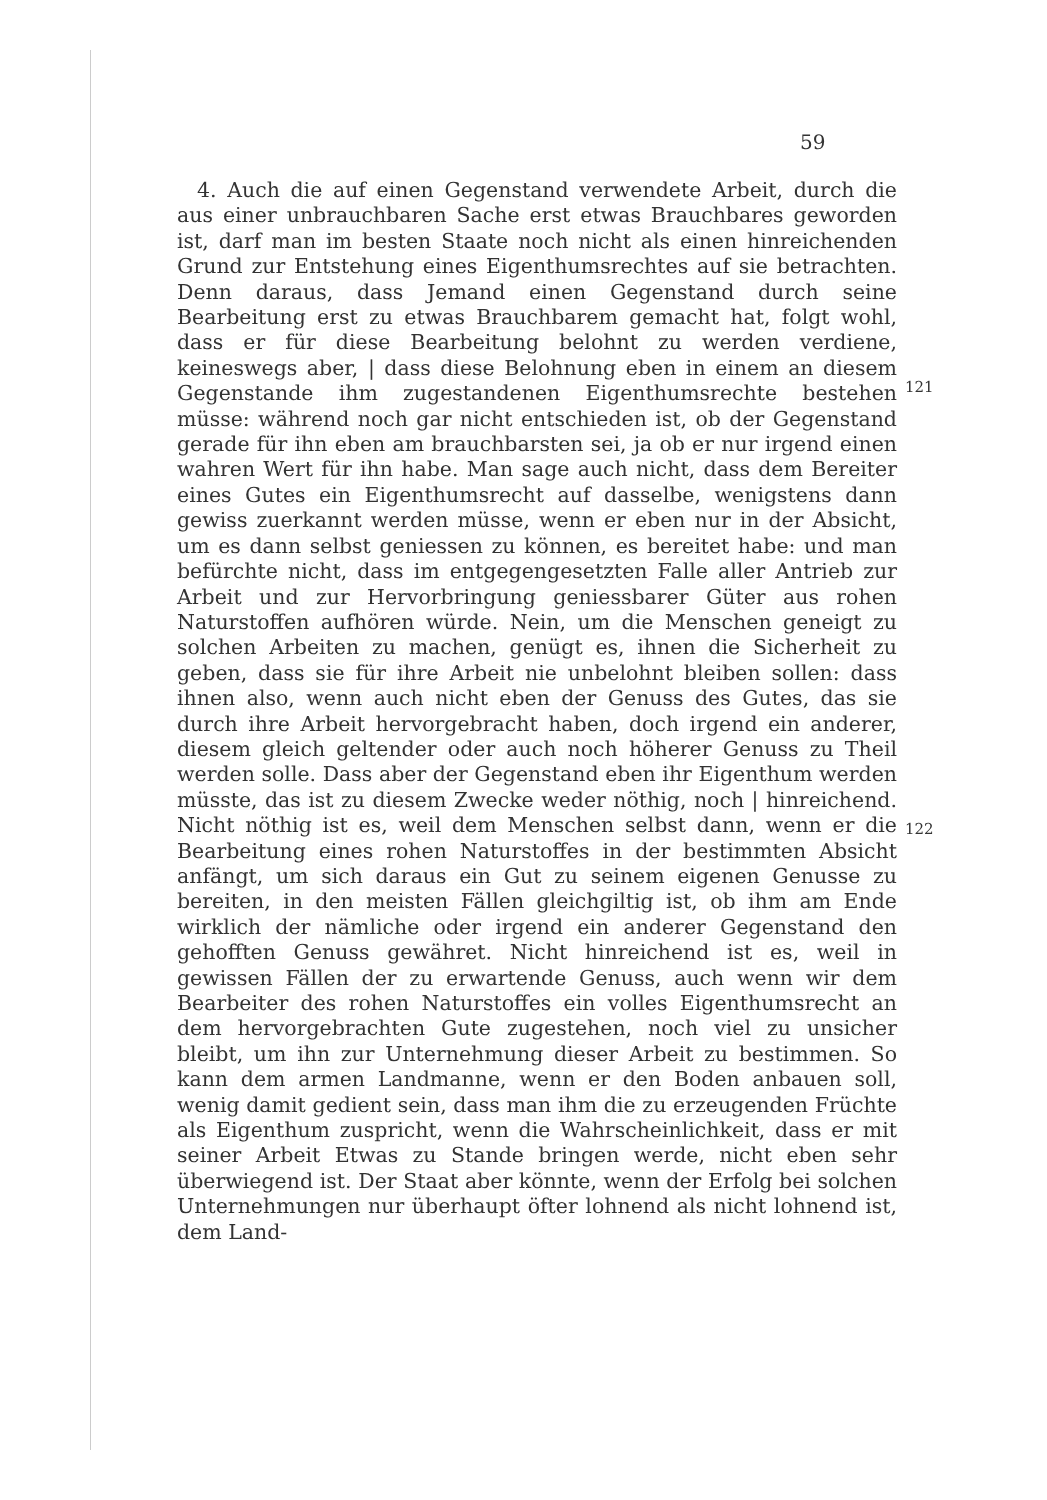59
4. Auch die auf einen Gegenstand verwendete Arbeit, durch die aus einer unbrauchbaren Sache erst etwas Brauchbares geworden ist, darf man im besten Staate noch nicht als einen hinreichenden Grund zur Entstehung eines Eigenthumsrechtes auf sie betrachten. Denn daraus, dass Jemand einen Gegenstand durch seine Bearbeitung erst zu etwas Brauchbarem gemacht hat, folgt wohl, dass er für diese Bearbeitung belohnt zu werden verdiene, keineswegs aber, | dass diese Belohnung eben in einem an diesem Gegenstande ihm zugestandenen Eigenthumsrechte bestehen müsse: während noch gar nicht entschieden ist, ob der Gegenstand gerade für ihn eben am brauchbarsten sei, ja ob er nur irgend einen wahren Wert für ihn habe. Man sage auch nicht, dass dem Bereiter eines Gutes ein Eigenthumsrecht auf dasselbe, wenigstens dann gewiss zuerkannt werden müsse, wenn er eben nur in der Absicht, um es dann selbst geniessen zu können, es bereitet habe: und man befürchte nicht, dass im entgegengesetzten Falle aller Antrieb zur Arbeit und zur Hervorbringung geniessbarer Güter aus rohen Naturstoffen aufhören würde. Nein, um die Menschen geneigt zu solchen Arbeiten zu machen, genügt es, ihnen die Sicherheit zu geben, dass sie für ihre Arbeit nie unbelohnt bleiben sollen: dass ihnen also, wenn auch nicht eben der Genuss des Gutes, das sie durch ihre Arbeit hervorgebracht haben, doch irgend ein anderer, diesem gleich geltender oder auch noch höherer Genuss zu Theil werden solle. Dass aber der Gegenstand eben ihr Eigenthum werden müsste, das ist zu diesem Zwecke weder nöthig, noch | hinreichend. Nicht nöthig ist es, weil dem Menschen selbst dann, wenn er die Bearbeitung eines rohen Naturstoffes in der bestimmten Absicht anfängt, um sich daraus ein Gut zu seinem eigenen Genusse zu bereiten, in den meisten Fällen gleichgiltig ist, ob ihm am Ende wirklich der nämliche oder irgend ein anderer Gegenstand den gehofften Genuss gewähret. Nicht hinreichend ist es, weil in gewissen Fällen der zu erwartende Genuss, auch wenn wir dem Bearbeiter des rohen Naturstoffes ein volles Eigenthumsrecht an dem hervorgebrachten Gute zugestehen, noch viel zu unsicher bleibt, um ihn zur Unternehmung dieser Arbeit zu bestimmen. So kann dem armen Landmanne, wenn er den Boden anbauen soll, wenig damit gedient sein, dass man ihm die zu erzeugenden Früchte als Eigenthum zuspricht, wenn die Wahrscheinlichkeit, dass er mit seiner Arbeit Etwas zu Stande bringen werde, nicht eben sehr überwiegend ist. Der Staat aber könnte, wenn der Erfolg bei solchen Unternehmungen nur überhaupt öfter lohnend als nicht lohnend ist, dem Land-
121
122